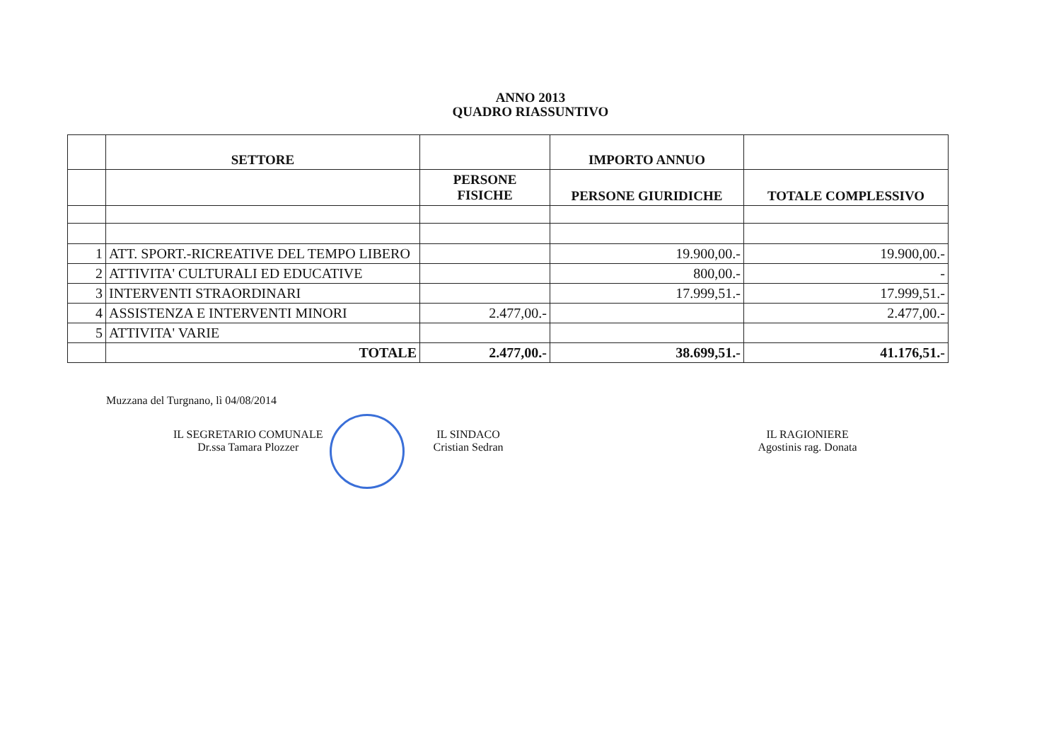ANNO 2013
QUADRO RIASSUNTIVO
| | SETTORE | | IMPORTO ANNUO | |
| --- | --- | --- | --- | --- |
| | | PERSONE FISICHE | PERSONE GIURIDICHE | TOTALE COMPLESSIVO |
| 1 | ATT. SPORT.-RICREATIVE DEL TEMPO LIBERO | | 19.900,00.- | 19.900,00.- |
| 2 | ATTIVITA' CULTURALI ED EDUCATIVE | | 800,00.- | - |
| 3 | INTERVENTI STRAORDINARI | | 17.999,51.- | 17.999,51.- |
| 4 | ASSISTENZA E INTERVENTI MINORI | 2.477,00.- | | 2.477,00.- |
| 5 | ATTIVITA' VARIE | | | |
| | TOTALE | 2.477,00.- | 38.699,51.- | 41.176,51.- |
Muzzana del Turgnano, lì 04/08/2014
IL SEGRETARIO COMUNALE
Dr.ssa Tamara Plozzer
IL SINDACO
Cristian Sedran
IL RAGIONIERE
Agostinis rag. Donata